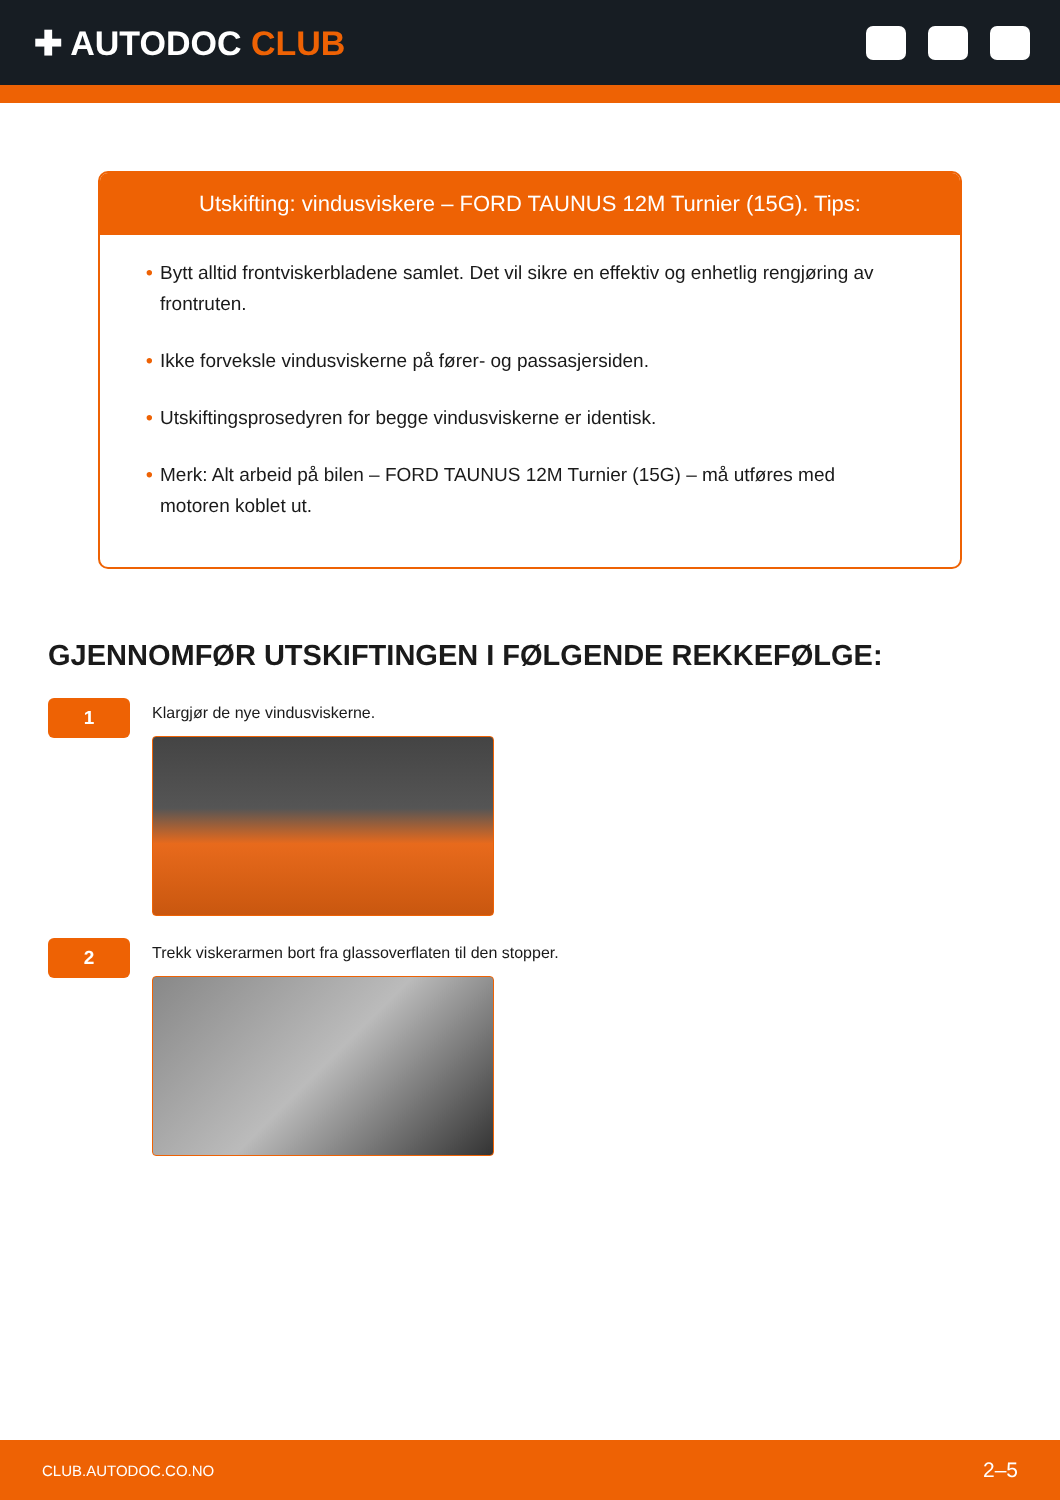✚ AUTODOC CLUB
Utskifting: vindusviskere – FORD TAUNUS 12M Turnier (15G). Tips:
• Bytt alltid frontviskerbladene samlet. Det vil sikre en effektiv og enhetlig rengjøring av frontruten.
• Ikke forveksle vindusviskerne på fører- og passasjersiden.
• Utskiftingsprosedyren for begge vindusviskerne er identisk.
• Merk: Alt arbeid på bilen – FORD TAUNUS 12M Turnier (15G) – må utføres med motoren koblet ut.
GJENNOMFØR UTSKIFTINGEN I FØLGENDE REKKEFØLGE:
1
Klargjør de nye vindusviskerne.
2
Trekk viskerarmen bort fra glassoverflaten til den stopper.
CLUB.AUTODOC.CO.NO 2–5